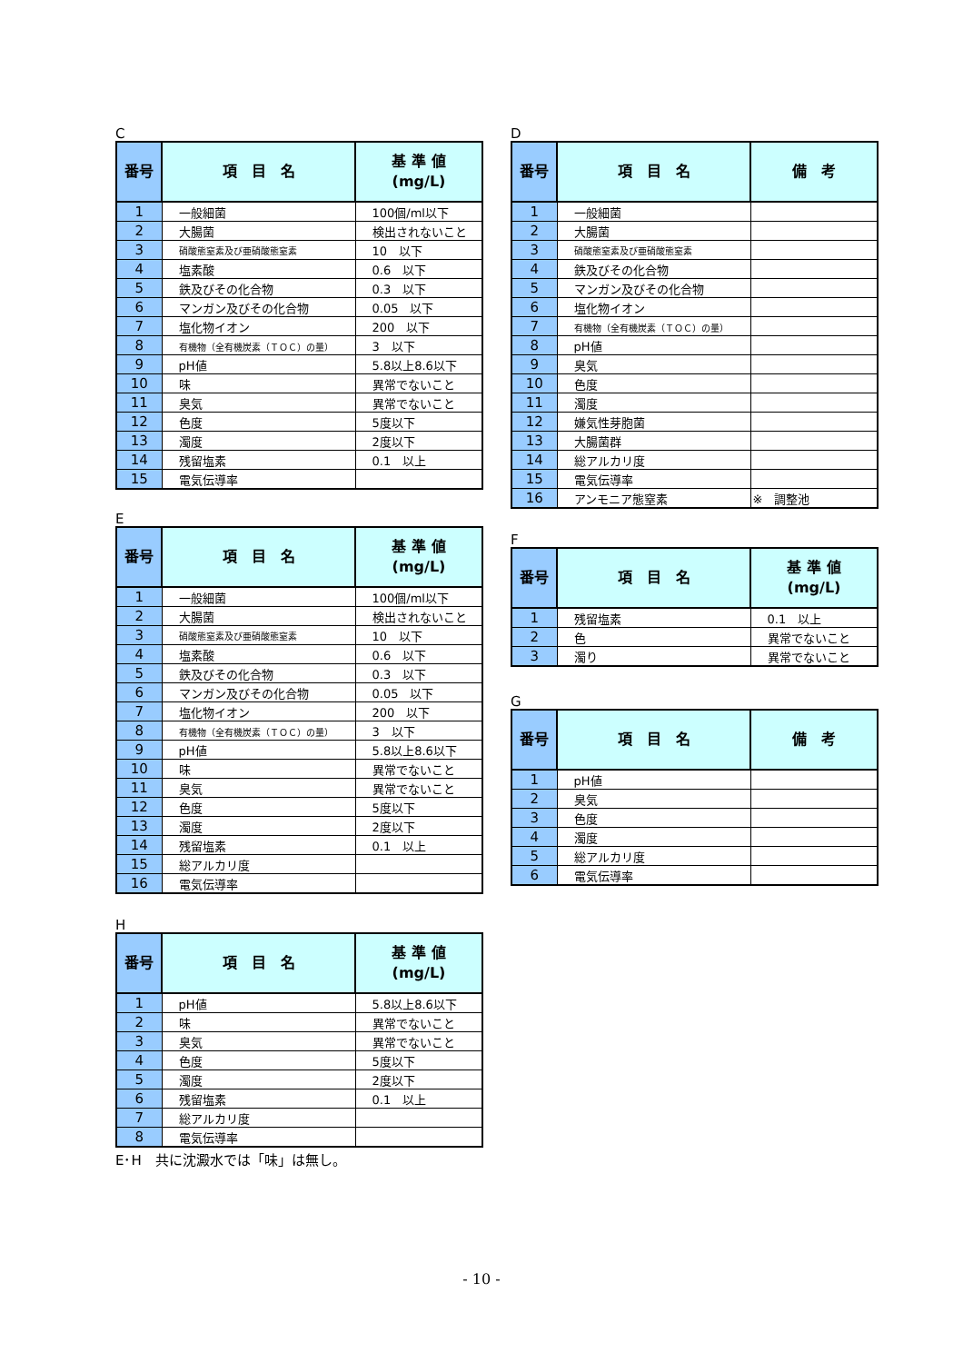C
| 番号 | 項 目 名 | 基 準 値 (mg/L) |
| --- | --- | --- |
| 1 | 一般細菌 | 100個/ml以下 |
| 2 | 大腸菌 | 検出されないこと |
| 3 | 硝酸態窒素及び亜硝酸態窒素 | 10 以下 |
| 4 | 塩素酸 | 0.6 以下 |
| 5 | 鉄及びその化合物 | 0.3 以下 |
| 6 | マンガン及びその化合物 | 0.05 以下 |
| 7 | 塩化物イオン | 200 以下 |
| 8 | 有機物（全有機炭素（ＴＯＣ）の量） | 3 以下 |
| 9 | pH値 | 5.8以上8.6以下 |
| 10 | 味 | 異常でないこと |
| 11 | 臭気 | 異常でないこと |
| 12 | 色度 | 5度以下 |
| 13 | 濁度 | 2度以下 |
| 14 | 残留塩素 | 0.1 以上 |
| 15 | 電気伝導率 | |
E
| 番号 | 項 目 名 | 基 準 値 (mg/L) |
| --- | --- | --- |
| 1 | 一般細菌 | 100個/ml以下 |
| 2 | 大腸菌 | 検出されないこと |
| 3 | 硝酸態窒素及び亜硝酸態窒素 | 10 以下 |
| 4 | 塩素酸 | 0.6 以下 |
| 5 | 鉄及びその化合物 | 0.3 以下 |
| 6 | マンガン及びその化合物 | 0.05 以下 |
| 7 | 塩化物イオン | 200 以下 |
| 8 | 有機物（全有機炭素（ＴＯＣ）の量） | 3 以下 |
| 9 | pH値 | 5.8以上8.6以下 |
| 10 | 味 | 異常でないこと |
| 11 | 臭気 | 異常でないこと |
| 12 | 色度 | 5度以下 |
| 13 | 濁度 | 2度以下 |
| 14 | 残留塩素 | 0.1 以上 |
| 15 | 総アルカリ度 | |
| 16 | 電気伝導率 | |
H
| 番号 | 項 目 名 | 基 準 値 (mg/L) |
| --- | --- | --- |
| 1 | pH値 | 5.8以上8.6以下 |
| 2 | 味 | 異常でないこと |
| 3 | 臭気 | 異常でないこと |
| 4 | 色度 | 5度以下 |
| 5 | 濁度 | 2度以下 |
| 6 | 残留塩素 | 0.1 以上 |
| 7 | 総アルカリ度 | |
| 8 | 電気伝導率 | |
E･H　共に沈澱水では「味」は無し。
D
| 番号 | 項 目 名 | 備 考 |
| --- | --- | --- |
| 1 | 一般細菌 | |
| 2 | 大腸菌 | |
| 3 | 硝酸態窒素及び亜硝酸態窒素 | |
| 4 | 鉄及びその化合物 | |
| 5 | マンガン及びその化合物 | |
| 6 | 塩化物イオン | |
| 7 | 有機物（全有機炭素（ＴＯＣ）の量） | |
| 8 | pH値 | |
| 9 | 臭気 | |
| 10 | 色度 | |
| 11 | 濁度 | |
| 12 | 嫌気性芽胞菌 | |
| 13 | 大腸菌群 | |
| 14 | 総アルカリ度 | |
| 15 | 電気伝導率 | |
| 16 | アンモニア態窒素 | ※ 調整池 |
F
| 番号 | 項 目 名 | 基 準 値 (mg/L) |
| --- | --- | --- |
| 1 | 残留塩素 | 0.1 以上 |
| 2 | 色 | 異常でないこと |
| 3 | 濁り | 異常でないこと |
G
| 番号 | 項 目 名 | 備 考 |
| --- | --- | --- |
| 1 | pH値 | |
| 2 | 臭気 | |
| 3 | 色度 | |
| 4 | 濁度 | |
| 5 | 総アルカリ度 | |
| 6 | 電気伝導率 | |
- 10 -